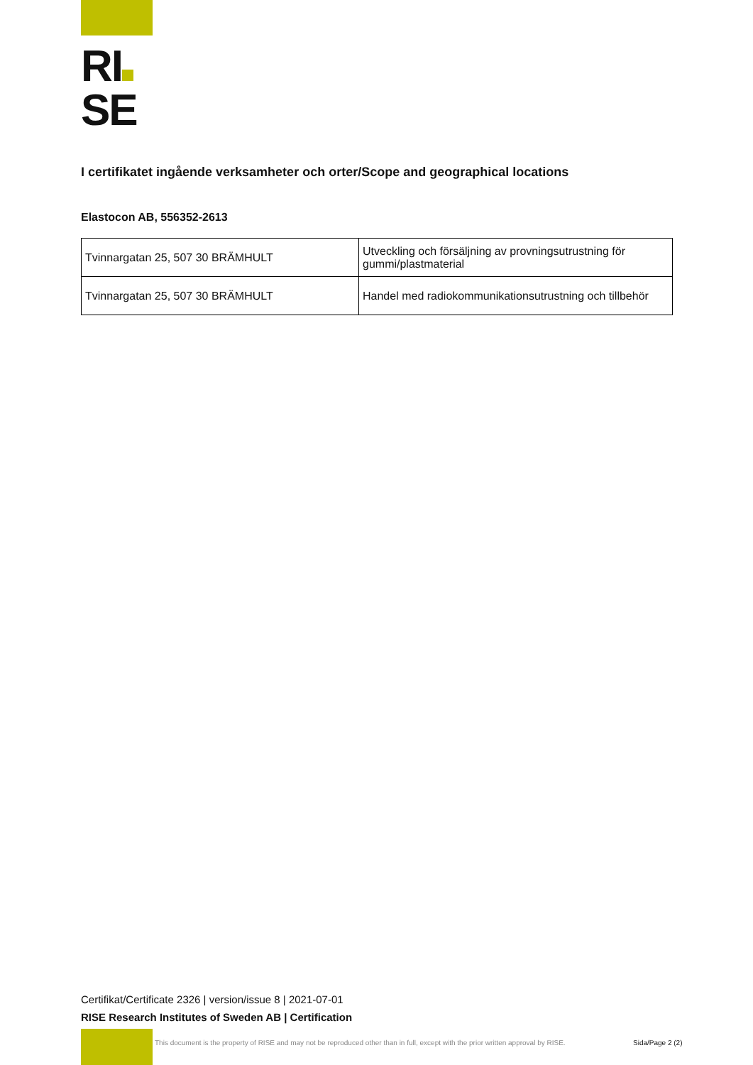RI
SE
I certifikatet ingående verksamheter och orter/Scope and geographical locations
Elastocon AB, 556352-2613
| Tvinnargatan 25, 507 30 BRÄMHULT | Utveckling och försäljning av provningsutrustning för gummi/plastmaterial |
| Tvinnargatan 25, 507 30 BRÄMHULT | Handel med radiokommunikationsutrustning och tillbehör |
Certifikat/Certificate 2326 | version/issue 8 | 2021-07-01
RISE Research Institutes of Sweden AB | Certification
This document is the property of RISE and may not be reproduced other than in full, except with the prior written approval by RISE.
Sida/Page 2 (2)